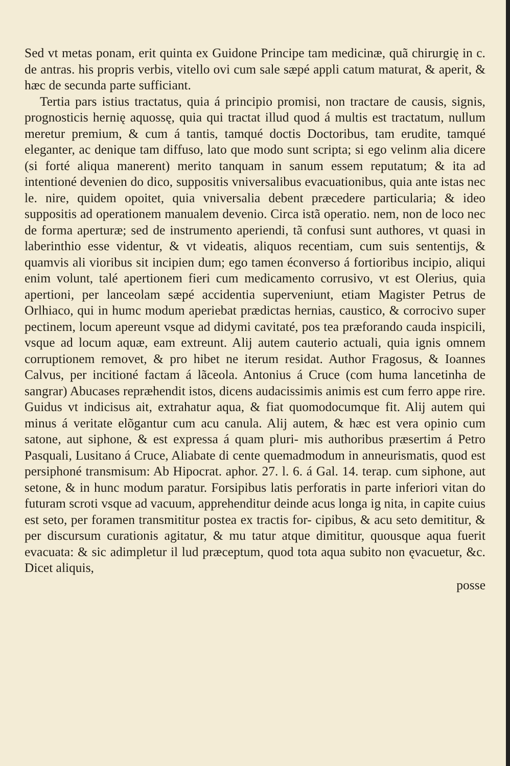Sed vt metas ponam, erit quinta ex Guidone Principe tam medicinæ, quã chirurgię in c. de antras. his propris verbis, vitello ovi cum sale sæpé appli catum maturat, & aperit, & hæc de secunda parte sufficiant.
Tertia pars istius tractatus, quia á principio promisi, non tractare de causis, signis, prognosticis hernię aquossę, quia qui tractat illud quod á multis est tractatum, nullum meretur premium, & cum á tantis, tamqué doctis Doctoribus, tam erudite, tamqué eleganter, ac denique tam diffuso, lato que modo sunt scripta; si ego velinm alia dicere (si forté aliqua manerent) merito tanquam in sanum essem reputatum; & ita ad intentioné devenien do dico, suppositis vniversalibus evacuationibus, quia ante istas nec le. nire, quidem opoitet, quia vniversalia debent præcedere particularia; & ideo suppositis ad operationem manualem devenio. Circa istã operatio. nem, non de loco nec de forma aperturæ; sed de instrumento aperiendi, tã confusi sunt authores, vt quasi in laberinthio esse videntur, & vt videatis, aliquos recentiam, cum suis sententijs, & quamvis ali vioribus sit incipien dum; ego tamen éconverso á fortioribus incipio, aliqui enim volunt, talé apertionem fieri cum medicamento corrusivo, vt est Olerius, quia apertioni, per lanceolam sæpé accidentia superveniunt, etiam Magister Petrus de Orlhiaco, qui in humc modum aperiebat prædictas hernias, caustico, & corrocivo super pectinem, locum apereunt vsque ad didymi cavitaté, pos tea præforando cauda inspicili, vsque ad locum aquæ, eam extreunt. Alij autem cauterio actuali, quia ignis omnem corruptionem removet, & pro hibet ne iterum residat. Author Fragosus, & Ioannes Calvus, per incitioné factam á lãceola. Antonius á Cruce (com huma lancetinha de sangrar) Abucases repræhendit istos, dicens audacissimis animis est cum ferro appe rire. Guidus vt indicisus ait, extrahatur aqua, & fiat quomodocumque fit. Alij autem qui minus á veritate elõgantur cum acu canula. Alij autem, & hæc est vera opinio cum satone, aut siphone, & est expressa á quam pluri- mis authoribus præsertim á Petro Pasquali, Lusitano á Cruce, Aliabate di cente quemadmodum in anneurismatis, quod est persiphoné transmisum: Ab Hipocrat. aphor. 27. l. 6. á Gal. 14. terap. cum siphone, aut setone, & in hunc modum paratur. Forsipibus latis perforatis in parte inferiori vitan do futuram scroti vsque ad vacuum, apprehenditur deinde acus longa ig nita, in capite cuius est seto, per foramen transmititur postea ex tractis for- cipibus, & acu seto demititur, & per discursum curationis agitatur, & mu tatur atque dimititur, quousque aqua fuerit evacuata: & sic adimpletur il lud præceptum, quod tota aqua subito non ęvacuetur, &c. Dicet aliquis,
posse